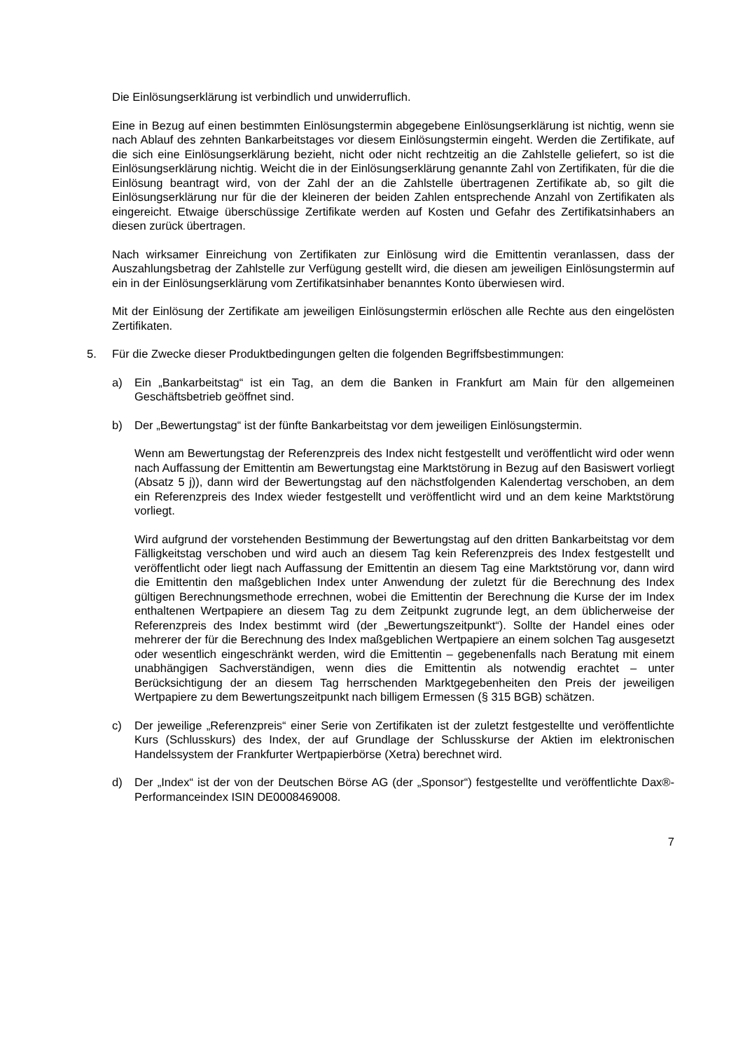Die Einlösungserklärung ist verbindlich und unwiderruflich.
Eine in Bezug auf einen bestimmten Einlösungstermin abgegebene Einlösungserklärung ist nichtig, wenn sie nach Ablauf des zehnten Bankarbeitstages vor diesem Einlösungstermin eingeht. Werden die Zertifikate, auf die sich eine Einlösungserklärung bezieht, nicht oder nicht rechtzeitig an die Zahlstelle geliefert, so ist die Einlösungserklärung nichtig. Weicht die in der Einlösungserklärung genannte Zahl von Zertifikaten, für die die Einlösung beantragt wird, von der Zahl der an die Zahlstelle übertragenen Zertifikate ab, so gilt die Einlösungserklärung nur für die der kleineren der beiden Zahlen entsprechende Anzahl von Zertifikaten als eingereicht. Etwaige überschüssige Zertifikate werden auf Kosten und Gefahr des Zertifikatsinhabers an diesen zurück übertragen.
Nach wirksamer Einreichung von Zertifikaten zur Einlösung wird die Emittentin veranlassen, dass der Auszahlungsbetrag der Zahlstelle zur Verfügung gestellt wird, die diesen am jeweiligen Einlösungstermin auf ein in der Einlösungserklärung vom Zertifikatsinhaber benanntes Konto überwiesen wird.
Mit der Einlösung der Zertifikate am jeweiligen Einlösungstermin erlöschen alle Rechte aus den eingelösten Zertifikaten.
5. Für die Zwecke dieser Produktbedingungen gelten die folgenden Begriffsbestimmungen:
a) Ein „Bankarbeitstag“ ist ein Tag, an dem die Banken in Frankfurt am Main für den allgemeinen Geschäftsbetrieb geöffnet sind.
b) Der „Bewertungstag“ ist der fünfte Bankarbeitstag vor dem jeweiligen Einlösungstermin.
Wenn am Bewertungstag der Referenzpreis des Index nicht festgestellt und veröffentlicht wird oder wenn nach Auffassung der Emittentin am Bewertungstag eine Marktstörung in Bezug auf den Basiswert vorliegt (Absatz 5 j)), dann wird der Bewertungstag auf den nächstfolgenden Kalendertag verschoben, an dem ein Referenzpreis des Index wieder festgestellt und veröffentlicht wird und an dem keine Marktstörung vorliegt.
Wird aufgrund der vorstehenden Bestimmung der Bewertungstag auf den dritten Bankarbeitstag vor dem Fälligkeitstag verschoben und wird auch an diesem Tag kein Referenzpreis des Index festgestellt und veröffentlicht oder liegt nach Auffassung der Emittentin an diesem Tag eine Marktstörung vor, dann wird die Emittentin den maßgeblichen Index unter Anwendung der zuletzt für die Berechnung des Index gültigen Berechnungsmethode errechnen, wobei die Emittentin der Berechnung die Kurse der im Index enthaltenen Wertpapiere an diesem Tag zu dem Zeitpunkt zugrunde legt, an dem üblicherweise der Referenzpreis des Index bestimmt wird (der „Bewertungszeitpunkt“). Sollte der Handel eines oder mehrerer der für die Berechnung des Index maßgeblichen Wertpapiere an einem solchen Tag ausgesetzt oder wesentlich eingeschränkt werden, wird die Emittentin – gegebenenfalls nach Beratung mit einem unabhängigen Sachverständigen, wenn dies die Emittentin als notwendig erachtet – unter Berücksichtigung der an diesem Tag herrschenden Marktgegebenheiten den Preis der jeweiligen Wertpapiere zu dem Bewertungszeitpunkt nach billigem Ermessen (§ 315 BGB) schätzen.
c) Der jeweilige „Referenzpreis“ einer Serie von Zertifikaten ist der zuletzt festgestellte und veröffentlichte Kurs (Schlusskurs) des Index, der auf Grundlage der Schlusskurse der Aktien im elektronischen Handelssystem der Frankfurter Wertpapierbörse (Xetra) berechnet wird.
d) Der „Index“ ist der von der Deutschen Börse AG (der „Sponsor“) festgestellte und veröffentlichte Dax®-Performanceindex ISIN DE0008469008.
7